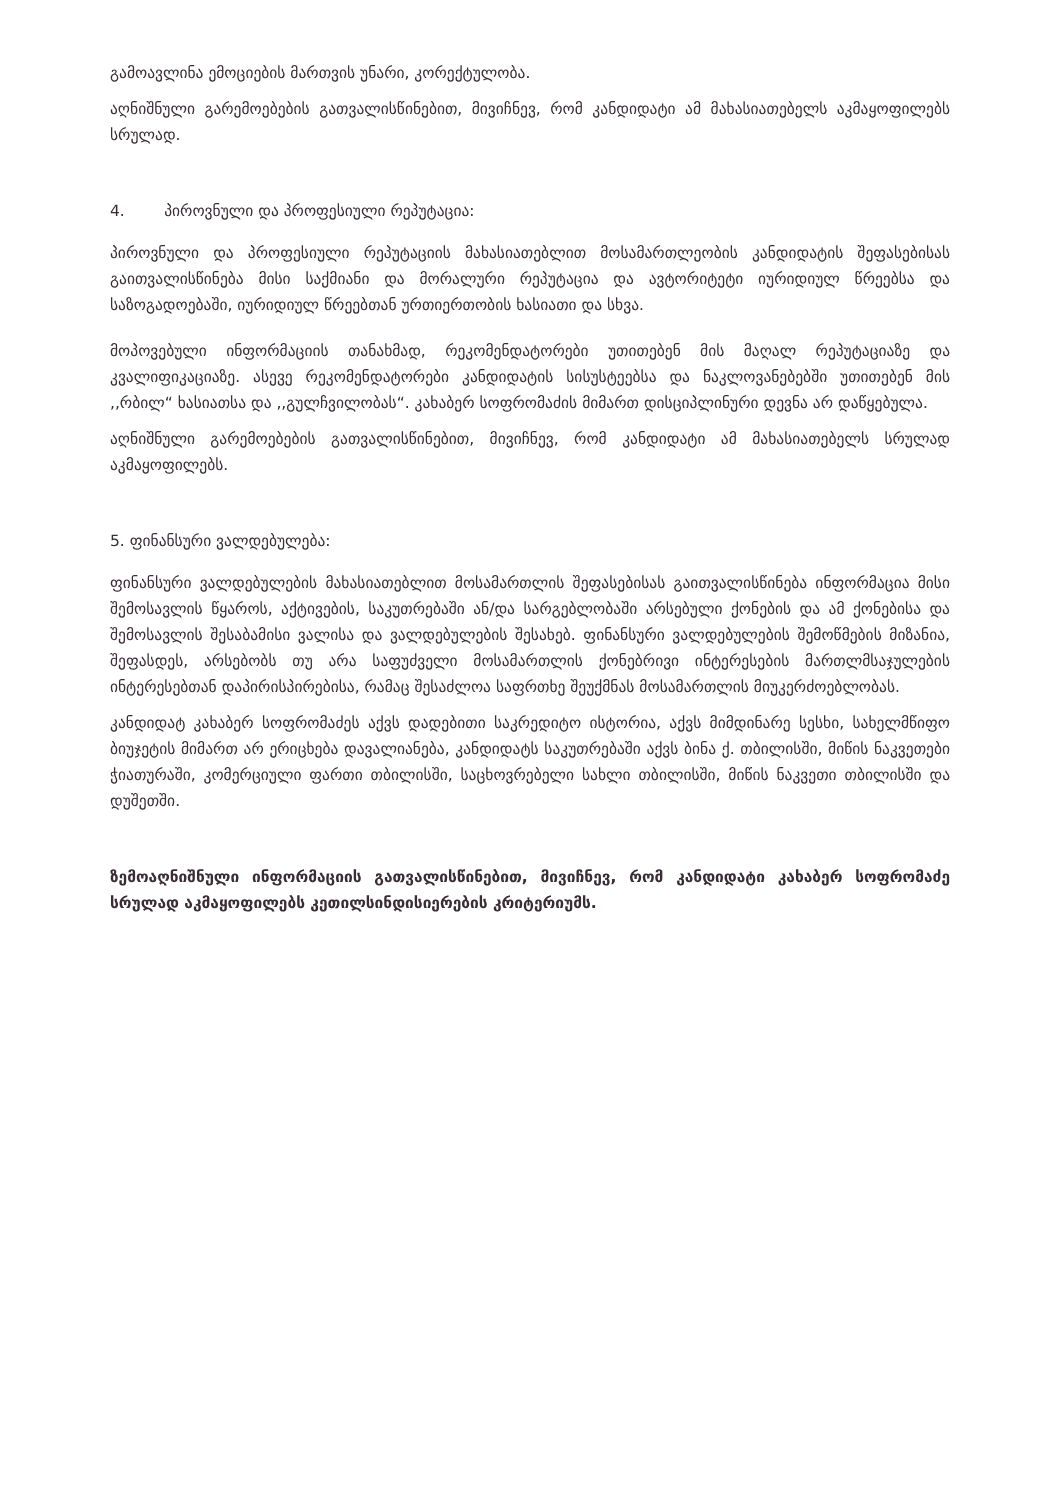გამოავლინა ემოციების მართვის უნარი, კორექტულობა.
აღნიშნული გარემოებების გათვალისწინებით, მივიჩნევ, რომ კანდიდატი ამ მახასიათებელს აკმაყოფილებს სრულად.
4. პიროვნული და პროფესიული რეპუტაცია:
პიროვნული და პროფესიული რეპუტაციის მახასიათებლით მოსამართლეობის კანდიდატის შეფასებისას გაითვალისწინება მისი საქმიანი და მორალური რეპუტაცია და ავტორიტეტი იურიდიულ წრეებსა და საზოგადოებაში, იურიდიულ წრეებთან ურთიერთობის ხასიათი და სხვა.
მოპოვებული ინფორმაციის თანახმად, რეკომენდატორები უთითებენ მის მაღალ რეპუტაციაზე და კვალიფიკაციაზე. ასევე რეკომენდატორები კანდიდატის სისუსტეებსა და ნაკლოვანებებში უთითებენ მის ,,რბილ“ ხასიათსა და ,,გულჩვილობას“. კახაბერ სოფრომაძის მიმართ დისციპლინური დევნა არ დაწყებულა.
აღნიშნული გარემოებების გათვალისწინებით, მივიჩნევ, რომ კანდიდატი ამ მახასიათებელს სრულად აკმაყოფილებს.
5. ფინანსური ვალდებულება:
ფინანსური ვალდებულების მახასიათებლით მოსამართლის შეფასებისას გაითვალისწინება ინფორმაცია მისი შემოსავლის წყაროს, აქტივების, საკუთრებაში ან/და სარგებლობაში არსებული ქონების და ამ ქონებისა და შემოსავლის შესაბამისი ვალისა და ვალდებულების შესახებ. ფინანსური ვალდებულების შემოწმების მიზანია, შეფასდეს, არსებობს თუ არა საფუძველი მოსამართლის ქონებრივი ინტერესების მართლმსაჯულების ინტერესებთან დაპირისპირებისა, რამაც შესაძლოა საფრთხე შეუქმნას მოსამართლის მიუკერძოებლობას.
კანდიდატ კახაბერ სოფრომაძეს აქვს დადებითი საკრედიტო ისტორია, აქვს მიმდინარე სესხი, სახელმწიფო ბიუჯეტის მიმართ არ ერიცხება დავალიანება, კანდიდატს საკუთრებაში აქვს ბინა ქ. თბილისში, მიწის ნაკვეთები ჭიათურაში, კომერციული ფართი თბილისში, საცხოვრებელი სახლი თბილისში, მიწის ნაკვეთი თბილისში და დუშეთში.
ზემოაღნიშნული ინფორმაციის გათვალისწინებით, მივიჩნევ, რომ კანდიდატი კახაბერ სოფრომაძე სრულად აკმაყოფილებს კეთილსინდისიერების კრიტერიუმს.